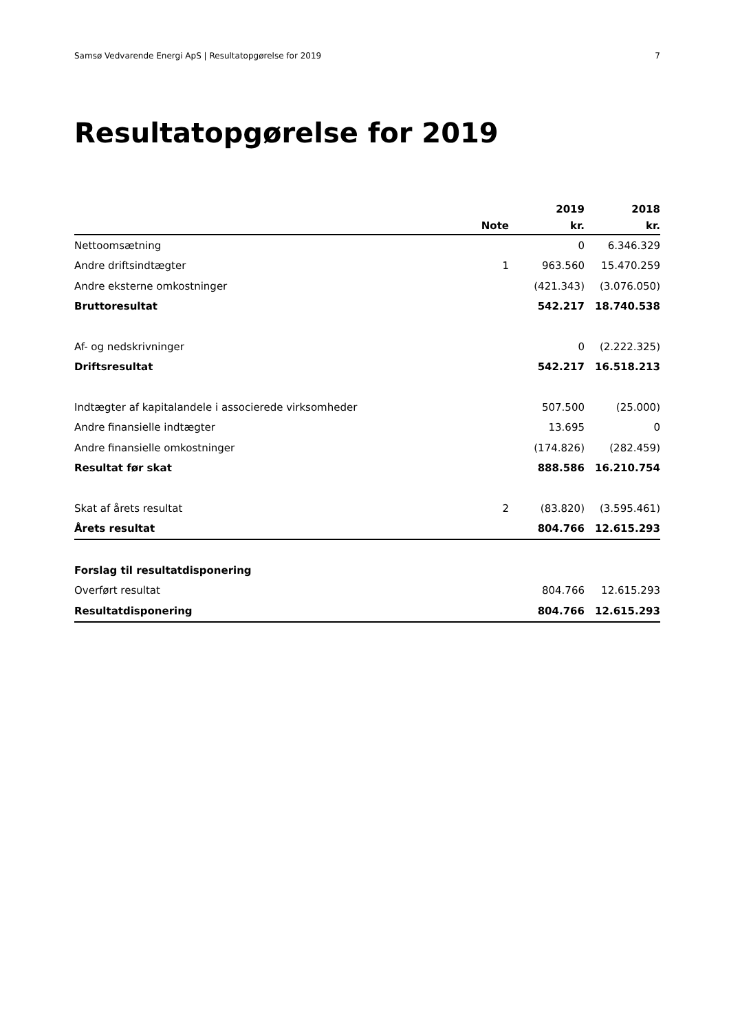Samsø Vedvarende Energi ApS | Resultatopgørelse for 2019 7
Resultatopgørelse for 2019
| | | 2019 | 2018 |
| --- | --- | --- | --- |
| | Note | kr. | kr. |
| Nettoomsætning | | 0 | 6.346.329 |
| Andre driftsindtægter | 1 | 963.560 | 15.470.259 |
| Andre eksterne omkostninger | | (421.343) | (3.076.050) |
| Bruttoresultat | | 542.217 | 18.740.538 |
| Af- og nedskrivninger | | 0 | (2.222.325) |
| Driftsresultat | | 542.217 | 16.518.213 |
| Indtægter af kapitalandele i associerede virksomheder | | 507.500 | (25.000) |
| Andre finansielle indtægter | | 13.695 | 0 |
| Andre finansielle omkostninger | | (174.826) | (282.459) |
| Resultat før skat | | 888.586 | 16.210.754 |
| Skat af årets resultat | 2 | (83.820) | (3.595.461) |
| Årets resultat | | 804.766 | 12.615.293 |
| Forslag til resultatdisponering | | | |
| Overført resultat | | 804.766 | 12.615.293 |
| Resultatdisponering | | 804.766 | 12.615.293 |